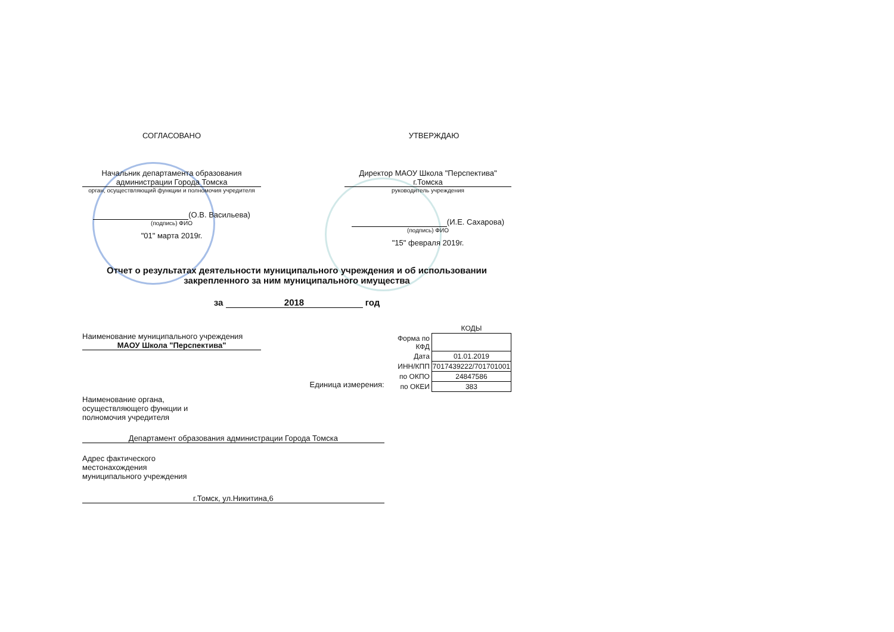СОГЛАСОВАНО УТВЕРЖДАЮ
Начальник департамента образования администрации Города Томска
орган, осуществляющий функции и полномочия учредителя
(О.В. Васильева)
(подпись) ФИО
"01" марта 2019г.
Директор МАОУ Школа "Перспектива" г.Томска
руководитель учреждения
(И.Е. Сахарова)
(подпись) ФИО
"15" февраля 2019г.
Отчет о результатах деятельности муниципального учреждения и об использовании закрепленного за ним муниципального имущества
за 2018 год
Наименование муниципального учреждения МАОУ Школа "Перспектива"
Единица измерения:
Наименование органа,
осуществляющего функции и
полномочия учредителя
Департамент образования администрации Города Томска
Адрес фактического
местонахождения
муниципального учреждения
г.Томск, ул.Никитина,6
| | КОДЫ |
| Форма по КФД | |
| Дата | 01.01.2019 |
| ИНН/КПП | 7017439222/701701001 |
| по ОКПО | 24847586 |
| по ОКЕИ | 383 |